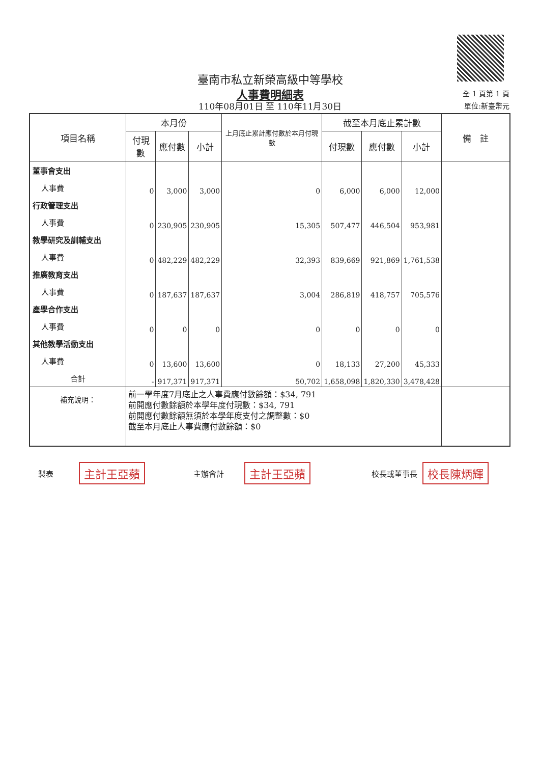臺南市私立新榮高級中等學校
人事費明細表
110年08月01日 至 110年11月30日
全 1 頁第 1 頁
單位:新臺幣元
| 項目名稱 | 本月份 | | | 上月底止累計應付數於本月付現數 | 截至本月底止累計數 | | | 備 註 |
| --- | --- | --- | --- | --- | --- | --- | --- | --- |
| | 付現數 | 應付數 | 小計 | | 付現數 | 應付數 | 小計 | |
| 董事會支出 | | | | | | | | |
| 人事費 | 0 | 3,000 | 3,000 | 0 | 6,000 | 6,000 | 12,000 | |
| 行政管理支出 | | | | | | | | |
| 人事費 | 0 | 230,905 | 230,905 | 15,305 | 507,477 | 446,504 | 953,981 | |
| 教學研究及訓輔支出 | | | | | | | | |
| 人事費 | 0 | 482,229 | 482,229 | 32,393 | 839,669 | 921,869 | 1,761,538 | |
| 推廣教育支出 | | | | | | | | |
| 人事費 | 0 | 187,637 | 187,637 | 3,004 | 286,819 | 418,757 | 705,576 | |
| 產學合作支出 | | | | | | | | |
| 人事費 | 0 | 0 | 0 | 0 | 0 | 0 | 0 | |
| 其他教學活動支出 | | | | | | | | |
| 人事費 | 0 | 13,600 | 13,600 | 0 | 18,133 | 27,200 | 45,333 | |
| 合計 | - | 917,371 | 917,371 | 50,702 | 1,658,098 | 1,820,330 | 3,478,428 | |
| 補充說明： | 前一學年度7月底止之人事費應付數餘額：$34, 791 前開應付數餘額於本學年度付現數：$34, 791 前開應付數餘額無須於本學年度支付之調整數：$0 截至本月底止人事費應付數餘額：$0 | | | | | | | |
製表 主計王亞蘋 主辦會計 主計王亞蘋 校長或董事長 校長陳炳輝